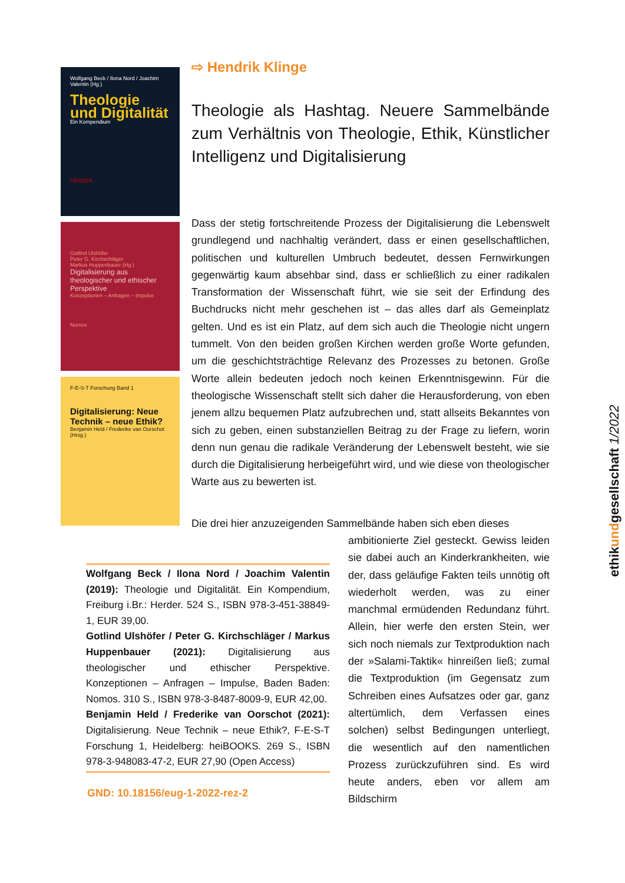Wolfgang Beck / Ilona Nord / Joachim Valentin (Hg.)
Theologie und Digitalität
Ein Kompendium
HERDER
Gotlind Ulshöfer
Peter G. Kirchschläger
Markus Huppenbauer (Hg.)
Digitalisierung aus theologischer und ethischer Perspektive
Konzeptionen – Anfragen – Impulse
Nomos
F-E-S-T Forschung Band 1
Digitalisierung: Neue Technik – neue Ethik?
Benjamin Held / Frederike van Oorschot (Hrsg.)
⇨ Hendrik Klinge
Theologie als Hashtag. Neuere Sammelbände zum Verhältnis von Theologie, Ethik, Künstlicher Intelligenz und Digitalisierung
Dass der stetig fortschreitende Prozess der Digitalisierung die Lebenswelt grundlegend und nachhaltig verändert, dass er einen gesellschaftlichen, politischen und kulturellen Umbruch bedeutet, dessen Fernwirkungen gegenwärtig kaum absehbar sind, dass er schließlich zu einer radikalen Transformation der Wissenschaft führt, wie sie seit der Erfindung des Buchdrucks nicht mehr geschehen ist – das alles darf als Gemeinplatz gelten. Und es ist ein Platz, auf dem sich auch die Theologie nicht ungern tummelt. Von den beiden großen Kirchen werden große Worte gefunden, um die geschichtsträchtige Relevanz des Prozesses zu betonen. Große Worte allein bedeuten jedoch noch keinen Erkenntnisgewinn. Für die theologische Wissenschaft stellt sich daher die Herausforderung, von eben jenem allzu bequemen Platz aufzubrechen und, statt allseits Bekanntes von sich zu geben, einen substanziellen Beitrag zu der Frage zu liefern, worin denn nun genau die radikale Veränderung der Lebenswelt besteht, wie sie durch die Digitalisierung herbeigeführt wird, und wie diese von theologischer Warte aus zu bewerten ist.
Die drei hier anzuzeigenden Sammelbände haben sich eben dieses
ambitionierte Ziel gesteckt. Gewiss leiden sie dabei auch an Kinderkrankheiten, wie der, dass geläufige Fakten teils unnötig oft wiederholt werden, was zu einer manchmal ermüdenden Redundanz führt. Allein, hier werfe den ersten Stein, wer sich noch niemals zur Textproduktion nach der »Salami-Taktik« hinreißen ließ; zumal die Textproduktion (im Gegensatz zum Schreiben eines Aufsatzes oder gar, ganz altertümlich, dem Verfassen eines solchen) selbst Bedingungen unterliegt, die wesentlich auf den namentlichen Prozess zurückzuführen sind. Es wird heute anders, eben vor allem am Bildschirm
Wolfgang Beck / Ilona Nord / Joachim Valentin (2019): Theologie und Digitalität. Ein Kompendium, Freiburg i.Br.: Herder. 524 S., ISBN 978-3-451-38849-1, EUR 39,00.
Gotlind Ulshöfer / Peter G. Kirchschläger / Markus Huppenbauer (2021): Digitalisierung aus theologischer und ethischer Perspektive. Konzeptionen – Anfragen – Impulse, Baden Baden: Nomos. 310 S., ISBN 978-3-8487-8009-9, EUR 42,00.
Benjamin Held / Frederike van Oorschot (2021): Digitalisierung. Neue Technik – neue Ethik?, F-E-S-T Forschung 1, Heidelberg: heiBOOKS. 269 S., ISBN 978-3-948083-47-2, EUR 27,90 (Open Access)
GND: 10.18156/eug-1-2022-rez-2
ethikundgesellschaft 1/2022